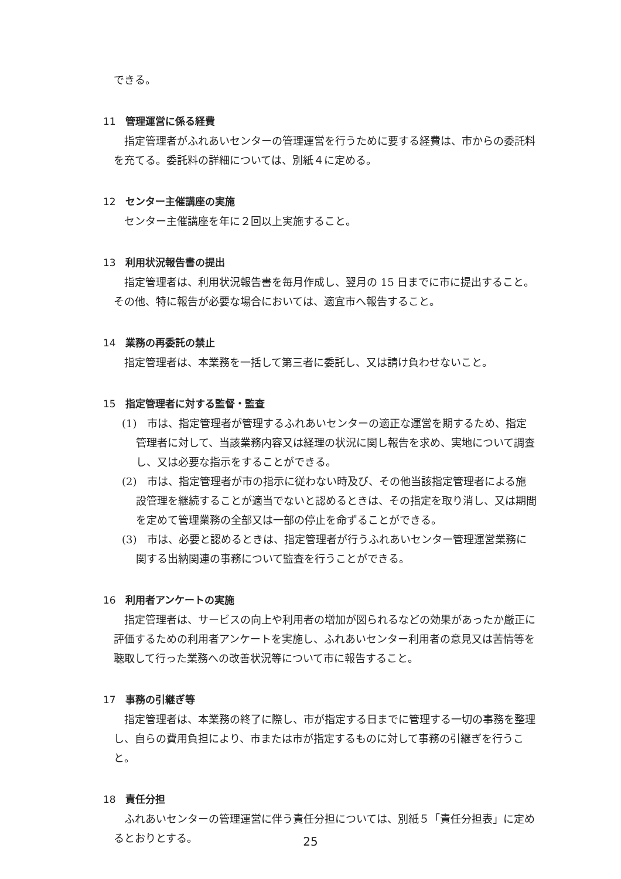できる。
11 管理運営に係る経費
指定管理者がふれあいセンターの管理運営を行うために要する経費は、市からの委託料を充てる。委託料の詳細については、別紙４に定める。
12 センター主催講座の実施
センター主催講座を年に２回以上実施すること。
13 利用状況報告書の提出
指定管理者は、利用状況報告書を毎月作成し、翌月の 15 日までに市に提出すること。その他、特に報告が必要な場合においては、適宜市へ報告すること。
14 業務の再委託の禁止
指定管理者は、本業務を一括して第三者に委託し、又は請け負わせないこと。
15 指定管理者に対する監督・監査
(1)　市は、指定管理者が管理するふれあいセンターの適正な運営を期するため、指定管理者に対して、当該業務内容又は経理の状況に関し報告を求め、実地について調査し、又は必要な指示をすることができる。
(2)　市は、指定管理者が市の指示に従わない時及び、その他当該指定管理者による施設管理を継続することが適当でないと認めるときは、その指定を取り消し、又は期間を定めて管理業務の全部又は一部の停止を命ずることができる。
(3)　市は、必要と認めるときは、指定管理者が行うふれあいセンター管理運営業務に関する出納関連の事務について監査を行うことができる。
16 利用者アンケートの実施
指定管理者は、サービスの向上や利用者の増加が図られるなどの効果があったか厳正に評価するための利用者アンケートを実施し、ふれあいセンター利用者の意見又は苦情等を聴取して行った業務への改善状況等について市に報告すること。
17 事務の引継ぎ等
指定管理者は、本業務の終了に際し、市が指定する日までに管理する一切の事務を整理し、自らの費用負担により、市または市が指定するものに対して事務の引継ぎを行うこと。
18 責任分担
ふれあいセンターの管理運営に伴う責任分担については、別紙５「責任分担表」に定めるとおりとする。
25